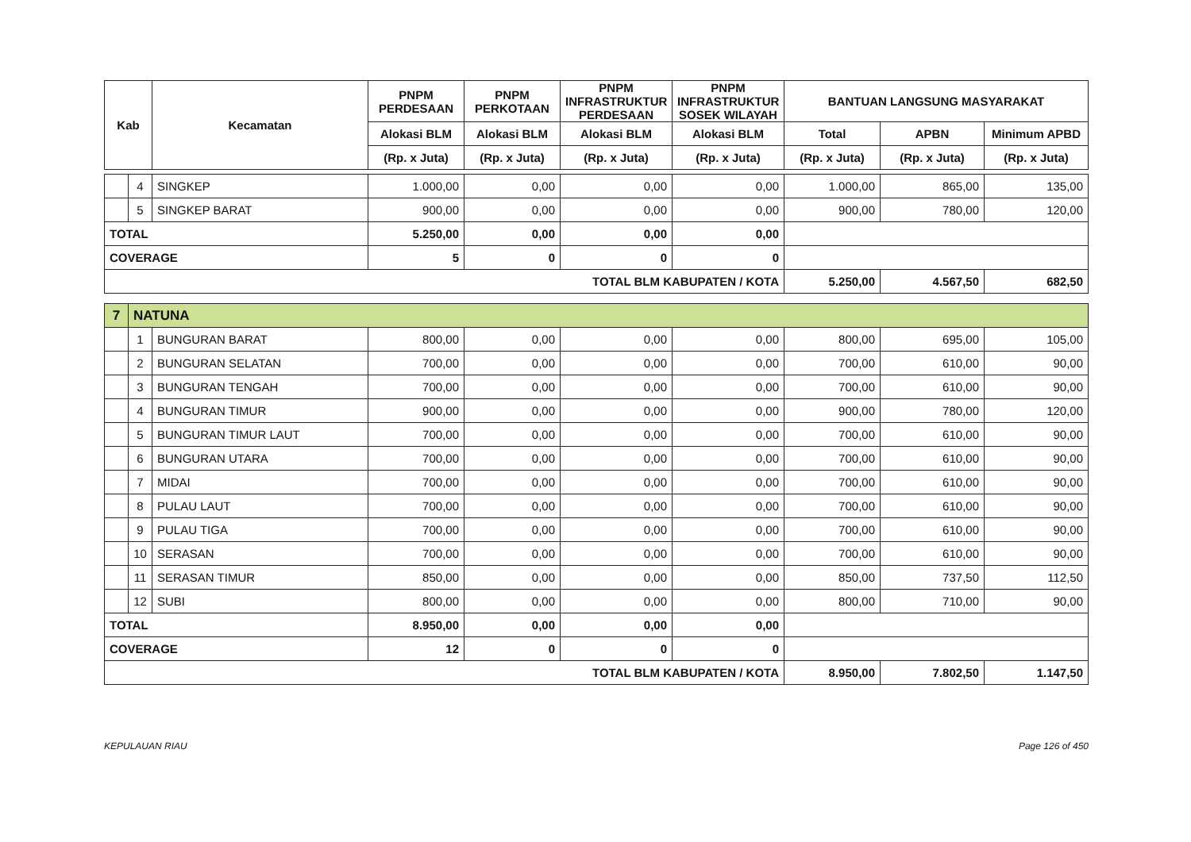| Kab | | Kecamatan | PNPM PERDESAAN | PNPM PERKOTAAN | PNPM INFRASTRUKTUR PERDESAAN | PNPM INFRASTRUKTUR SOSEK WILAYAH | BANTUAN LANGSUNG MASYARAKAT | | |
| --- | --- | --- | --- | --- | --- | --- | --- | --- | --- |
| | | | Alokasi BLM | Alokasi BLM | Alokasi BLM | Alokasi BLM | Total | APBN | Minimum APBD |
| | | | (Rp. x Juta) | (Rp. x Juta) | (Rp. x Juta) | (Rp. x Juta) | (Rp. x Juta) | (Rp. x Juta) | (Rp. x Juta) |
| | 4 | SINGKEP | 1.000,00 | 0,00 | 0,00 | 0,00 | 1.000,00 | 865,00 | 135,00 |
| | 5 | SINGKEP BARAT | 900,00 | 0,00 | 0,00 | 0,00 | 900,00 | 780,00 | 120,00 |
| TOTAL | | | 5.250,00 | 0,00 | 0,00 | 0,00 | | | |
| COVERAGE | | | 5 | 0 | 0 | 0 | | | |
| TOTAL BLM KABUPATEN / KOTA | | | | | | | 5.250,00 | 4.567,50 | 682,50 |
| 7 | NATUNA | | | | | | | | |
| | 1 | BUNGURAN BARAT | 800,00 | 0,00 | 0,00 | 0,00 | 800,00 | 695,00 | 105,00 |
| | 2 | BUNGURAN SELATAN | 700,00 | 0,00 | 0,00 | 0,00 | 700,00 | 610,00 | 90,00 |
| | 3 | BUNGURAN TENGAH | 700,00 | 0,00 | 0,00 | 0,00 | 700,00 | 610,00 | 90,00 |
| | 4 | BUNGURAN TIMUR | 900,00 | 0,00 | 0,00 | 0,00 | 900,00 | 780,00 | 120,00 |
| | 5 | BUNGURAN TIMUR LAUT | 700,00 | 0,00 | 0,00 | 0,00 | 700,00 | 610,00 | 90,00 |
| | 6 | BUNGURAN UTARA | 700,00 | 0,00 | 0,00 | 0,00 | 700,00 | 610,00 | 90,00 |
| | 7 | MIDAI | 700,00 | 0,00 | 0,00 | 0,00 | 700,00 | 610,00 | 90,00 |
| | 8 | PULAU LAUT | 700,00 | 0,00 | 0,00 | 0,00 | 700,00 | 610,00 | 90,00 |
| | 9 | PULAU TIGA | 700,00 | 0,00 | 0,00 | 0,00 | 700,00 | 610,00 | 90,00 |
| | 10 | SERASAN | 700,00 | 0,00 | 0,00 | 0,00 | 700,00 | 610,00 | 90,00 |
| | 11 | SERASAN TIMUR | 850,00 | 0,00 | 0,00 | 0,00 | 850,00 | 737,50 | 112,50 |
| | 12 | SUBI | 800,00 | 0,00 | 0,00 | 0,00 | 800,00 | 710,00 | 90,00 |
| TOTAL | | | 8.950,00 | 0,00 | 0,00 | 0,00 | | | |
| COVERAGE | | | 12 | 0 | 0 | 0 | | | |
| TOTAL BLM KABUPATEN / KOTA | | | | | | | 8.950,00 | 7.802,50 | 1.147,50 |
KEPULAUAN RIAU Page 126 of 450